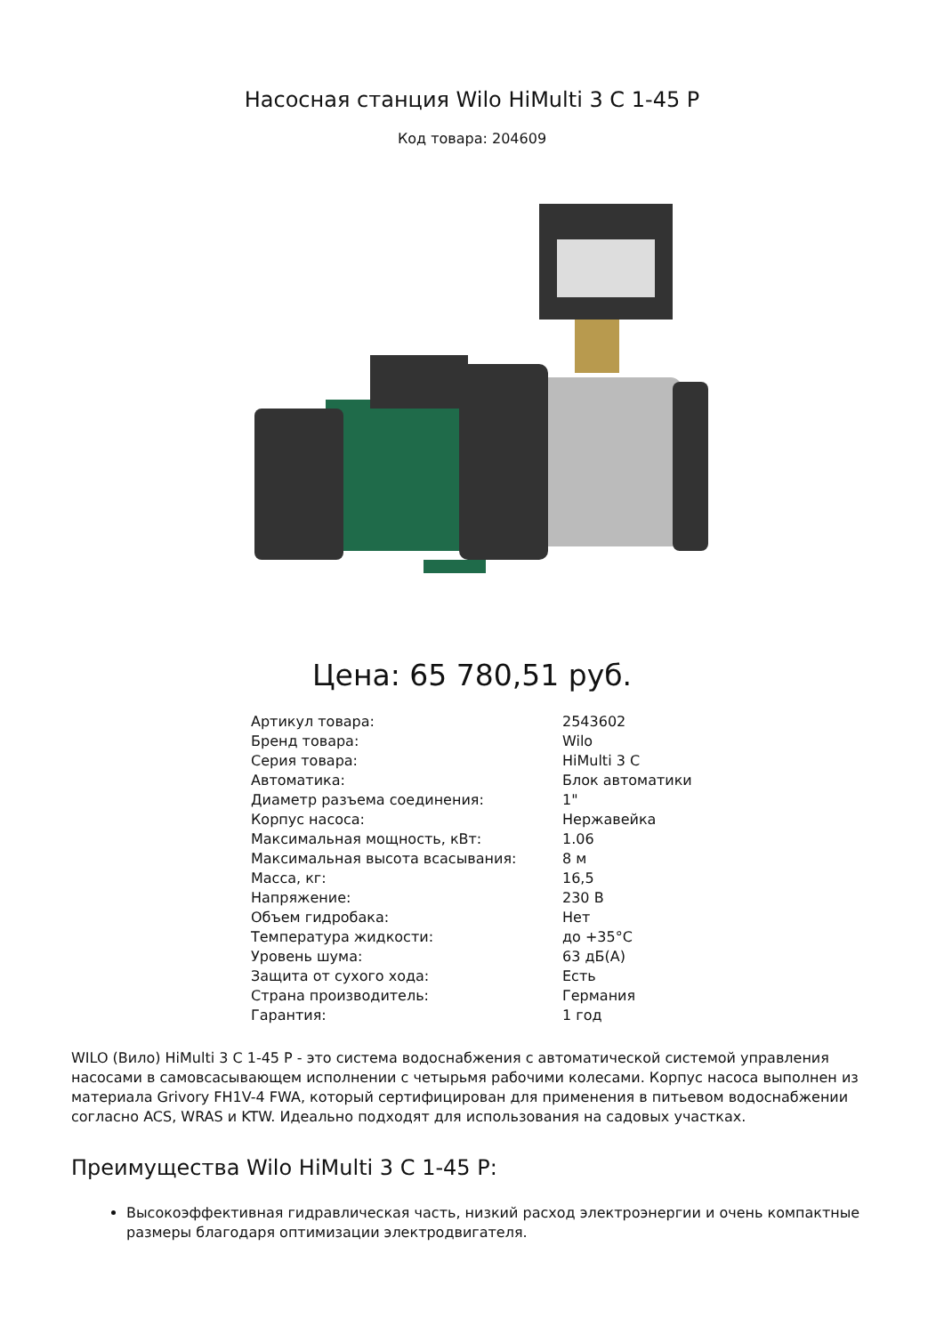Насосная станция Wilo HiMulti 3 C 1-45 P
Код товара: 204609
Цена: 65 780,51 руб.
| Артикул товара: | 2543602 |
| Бренд товара: | Wilo |
| Серия товара: | HiMulti 3 C |
| Автоматика: | Блок автоматики |
| Диаметр разъема соединения: | 1" |
| Корпус насоса: | Нержавейка |
| Максимальная мощность, кВт: | 1.06 |
| Максимальная высота всасывания: | 8 м |
| Масса, кг: | 16,5 |
| Напряжение: | 230 В |
| Объем гидробака: | Нет |
| Температура жидкости: | до +35°C |
| Уровень шума: | 63 дБ(А) |
| Защита от сухого хода: | Есть |
| Страна производитель: | Германия |
| Гарантия: | 1 год |
WILO (Вило) HiMulti 3 C 1-45 P - это система водоснабжения с автоматической системой управления насосами в самовсасывающем исполнении с четырьмя рабочими колесами. Корпус насоса выполнен из материала Grivory FH1V-4 FWA, который сертифицирован для применения в питьевом водоснабжении согласно ACS, WRAS и KTW. Идеально подходят для использования на садовых участках.
Преимущества Wilo HiMulti 3 C 1-45 P:
Высокоэффективная гидравлическая часть, низкий расход электроэнергии и очень компактные размеры благодаря оптимизации электродвигателя.